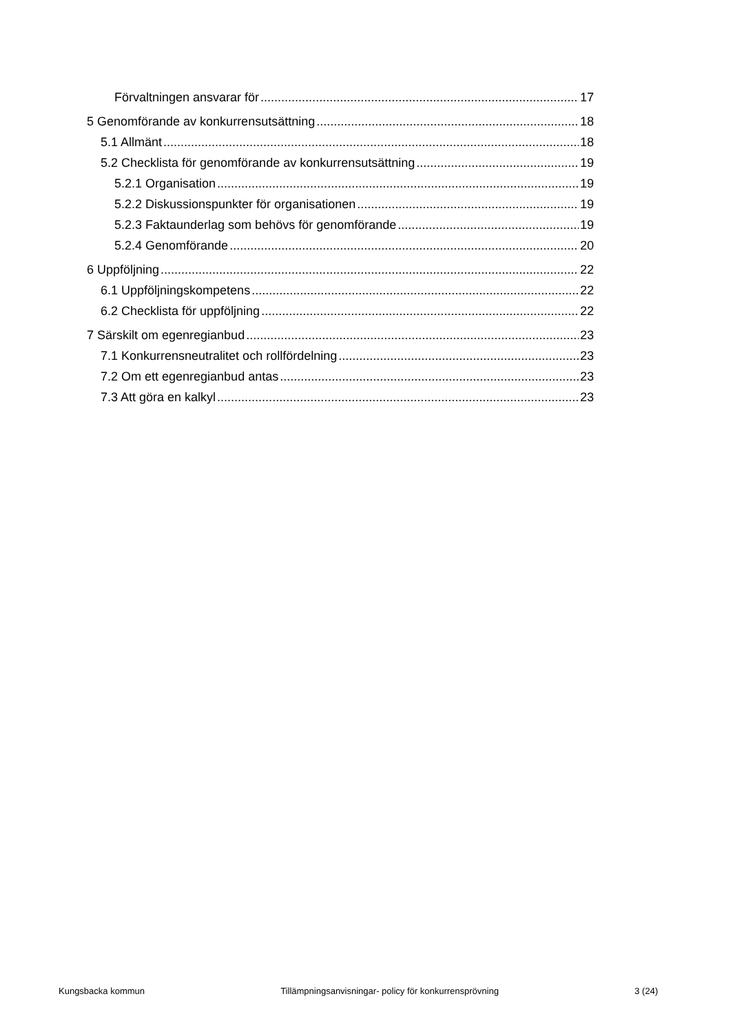Förvaltningen ansvarar för 17
5 Genomförande av konkurrensutsättning 18
5.1 Allmänt 18
5.2 Checklista för genomförande av konkurrensutsättning 19
5.2.1 Organisation 19
5.2.2 Diskussionspunkter för organisationen 19
5.2.3 Faktaunderlag som behövs för genomförande 19
5.2.4 Genomförande 20
6 Uppföljning 22
6.1 Uppföljningskompetens 22
6.2 Checklista för uppföljning 22
7 Särskilt om egenregianbud 23
7.1 Konkurrensneutralitet och rollfördelning 23
7.2 Om ett egenregianbud antas 23
7.3 Att göra en kalkyl 23
Kungsbacka kommun Tillämpningsanvisningar- policy för konkurrensprövning 3 (24)